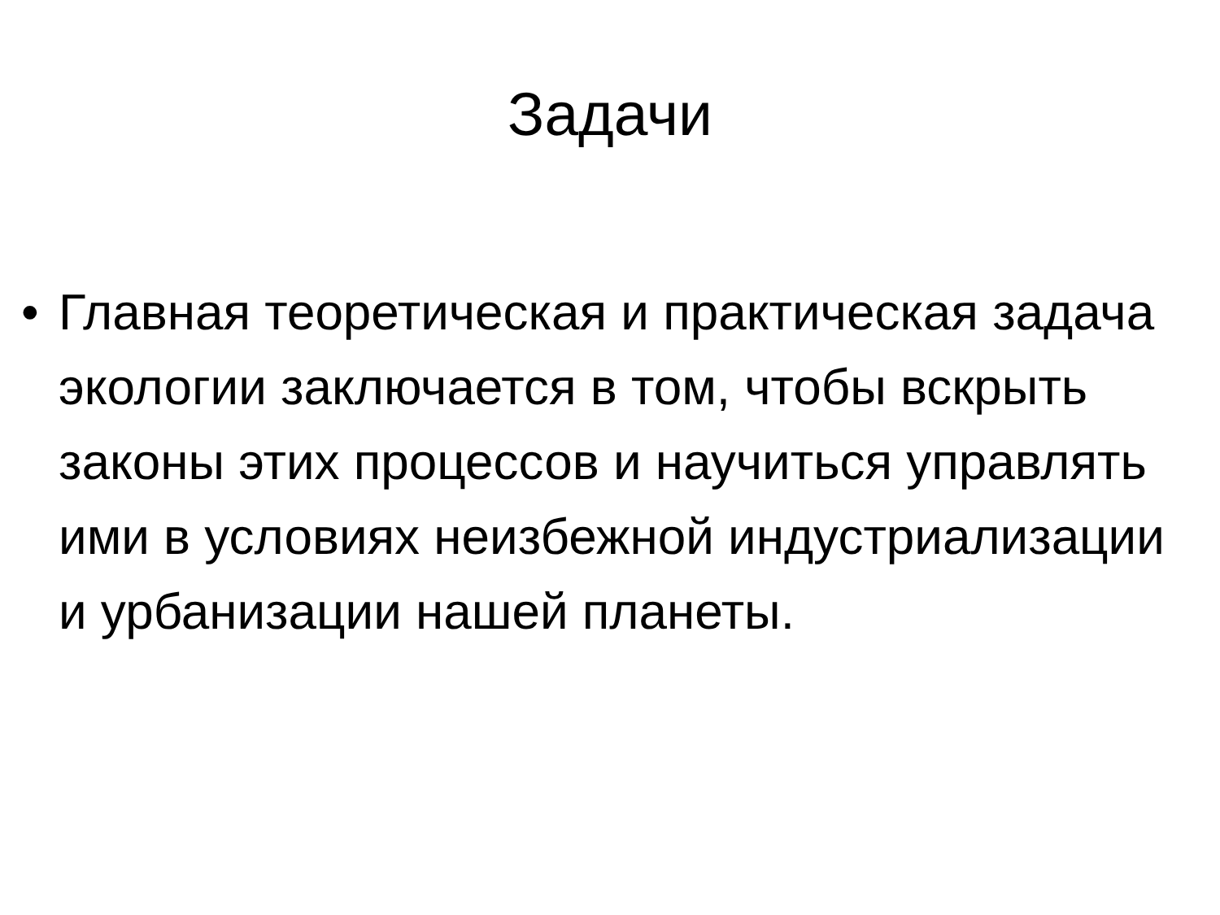Задачи
• Главная теоретическая и практическая задача экологии заключается в том, чтобы вскрыть законы этих процессов и научиться управлять ими в условиях неизбежной индустриализации и урбанизации нашей планеты.